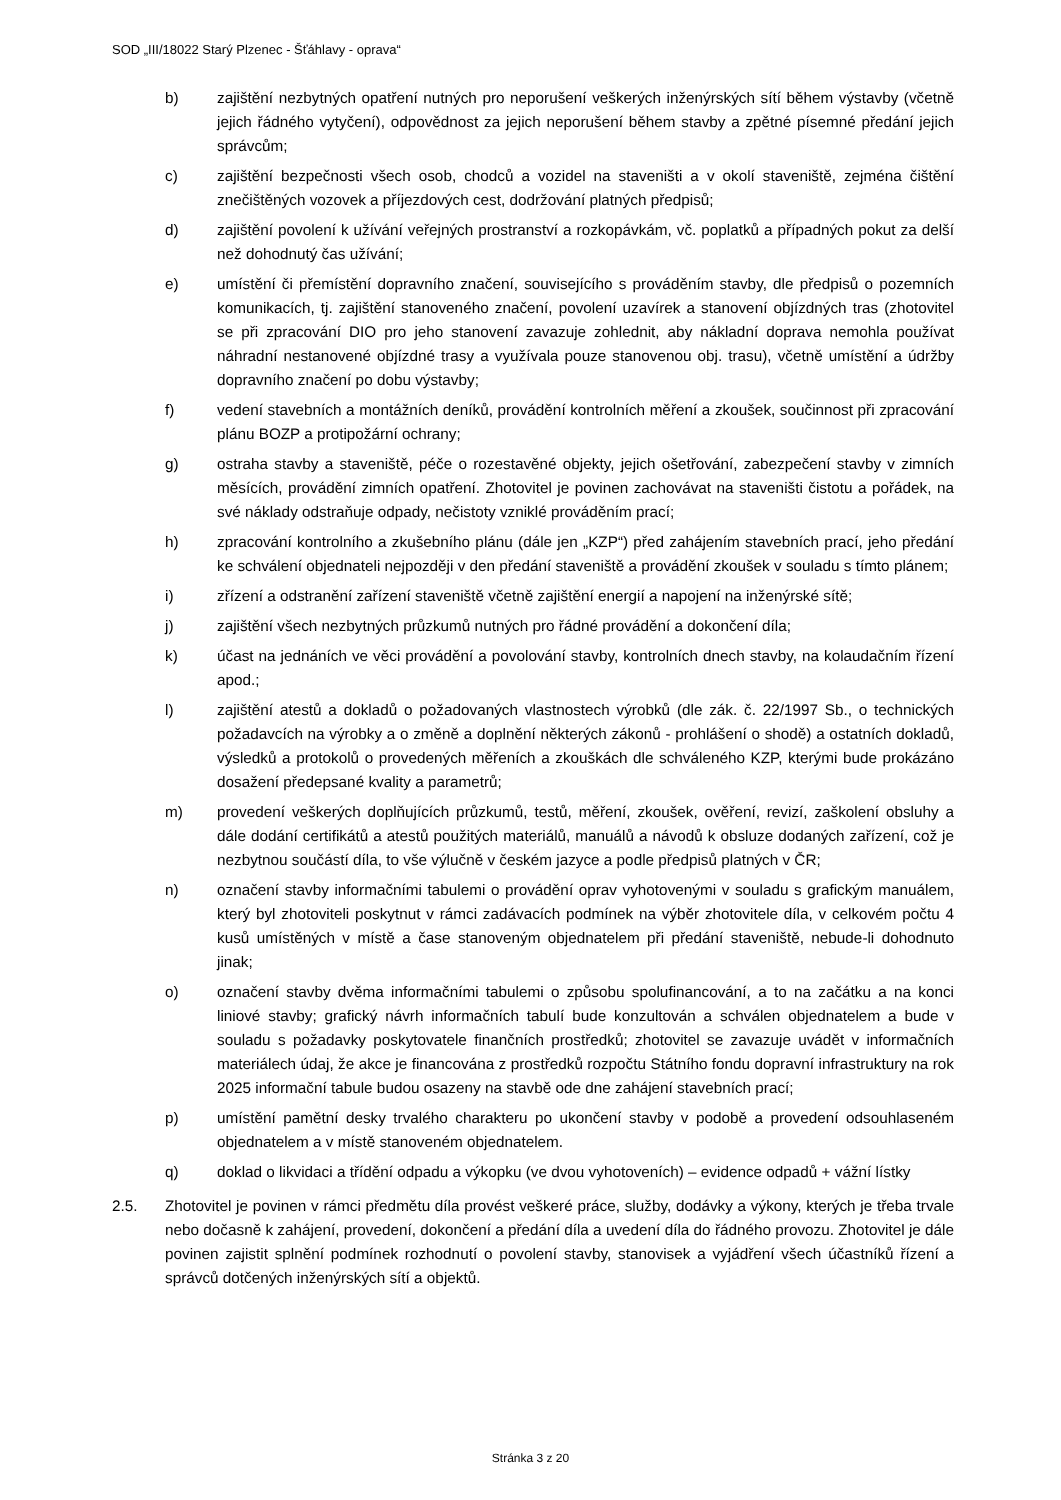SOD „III/18022 Starý Plzenec - Šťáhlavy - oprava“
b) zajištění nezbytných opatření nutných pro neporušení veškerých inženýrských sítí během výstavby (včetně jejich řádného vytyčení), odpovědnost za jejich neporušení během stavby a zpětné písemné předání jejich správcům;
c) zajištění bezpečnosti všech osob, chodců a vozidel na staveništi a v okolí staveniště, zejména čištění znečištěných vozovek a příjezdových cest, dodržování platných předpisů;
d) zajištění povolení k užívání veřejných prostranství a rozkopávkám, vč. poplatků a případných pokut za delší než dohodnutý čas užívání;
e) umístění či přemístění dopravního značení, souvisejícího s prováděním stavby, dle předpisů o pozemních komunikacích, tj. zajištění stanoveného značení, povolení uzavírek a stanovení objízdných tras (zhotovitel se při zpracování DIO pro jeho stanovení zavazuje zohlednit, aby nákladní doprava nemohla používat náhradní nestanovené objízdné trasy a využívala pouze stanovenou obj. trasu), včetně umístění a údržby dopravního značení po dobu výstavby;
f) vedení stavebních a montážních deníků, provádění kontrolních měření a zkoušek, součinnost při zpracování plánu BOZP a protipožární ochrany;
g) ostraha stavby a staveniště, péče o rozestavěné objekty, jejich ošetřování, zabezpečení stavby v zimních měsících, provádění zimních opatření. Zhotovitel je povinen zachovávat na staveništi čistotu a pořádek, na své náklady odstraňuje odpady, nečistoty vzniklé prováděním prací;
h) zpracování kontrolního a zkušebního plánu (dále jen „KZP“) před zahájením stavebních prací, jeho předání ke schválení objednateli nejpozději v den předání staveniště a provádění zkoušek v souladu s tímto plánem;
i) zřízení a odstranění zařízení staveniště včetně zajištění energií a napojení na inženýrské sítě;
j) zajištění všech nezbytných průzkumů nutných pro řádné provádění a dokončení díla;
k) účast na jednáních ve věci provádění a povolování stavby, kontrolních dnech stavby, na kolaudačním řízení apod.;
l) zajištění atestů a dokladů o požadovaných vlastnostech výrobků (dle zák. č. 22/1997 Sb., o technických požadavcích na výrobky a o změně a doplnění některých zákonů - prohlášení o shodě) a ostatních dokladů, výsledků a protokolů o provedených měřeních a zkouškách dle schváleného KZP, kterými bude prokázáno dosažení předepsané kvality a parametrů;
m) provedení veškerých doplňujících průzkumů, testů, měření, zkoušek, ověření, revizí, zaškolení obsluhy a dále dodání certifikátů a atestů použitých materiálů, manuálů a návodů k obsluze dodaných zařízení, což je nezbytnou součástí díla, to vše výlučně v českém jazyce a podle předpisů platných v ČR;
n) označení stavby informačními tabulemi o provádění oprav vyhotovenými v souladu s grafickým manuálem, který byl zhotoviteli poskytnut v rámci zadávacích podmínek na výběr zhotovitele díla, v celkovém počtu 4 kusů umístěných v místě a čase stanoveným objednatelem při předání staveniště, nebude-li dohodnuto jinak;
o) označení stavby dvěma informačními tabulemi o způsobu spolufinancování, a to na začátku a na konci liniové stavby; grafický návrh informačních tabulí bude konzultován a schválen objednatelem a bude v souladu s požadavky poskytovatele finančních prostředků; zhotovitel se zavazuje uvádět v informačních materiálech údaj, že akce je financována z prostředků rozpočtu Státního fondu dopravní infrastruktury na rok 2025 informační tabule budou osazeny na stavbě ode dne zahájení stavebních prací;
p) umístění pamětní desky trvalého charakteru po ukončení stavby v podobě a provedení odsouhlaseném objednatelem a v místě stanoveném objednatelem.
q) doklad o likvidaci a třídění odpadu a výkopku (ve dvou vyhotoveních) – evidence odpadů + vážní lístky
2.5. Zhotovitel je povinen v rámci předmětu díla provést veškeré práce, služby, dodávky a výkony, kterých je třeba trvale nebo dočasně k zahájení, provedení, dokončení a předání díla a uvedení díla do řádného provozu. Zhotovitel je dále povinen zajistit splnění podmínek rozhodnutí o povolení stavby, stanovisek a vyjádření všech účastníků řízení a správců dotčených inženýrských sítí a objektů.
Stránka 3 z 20